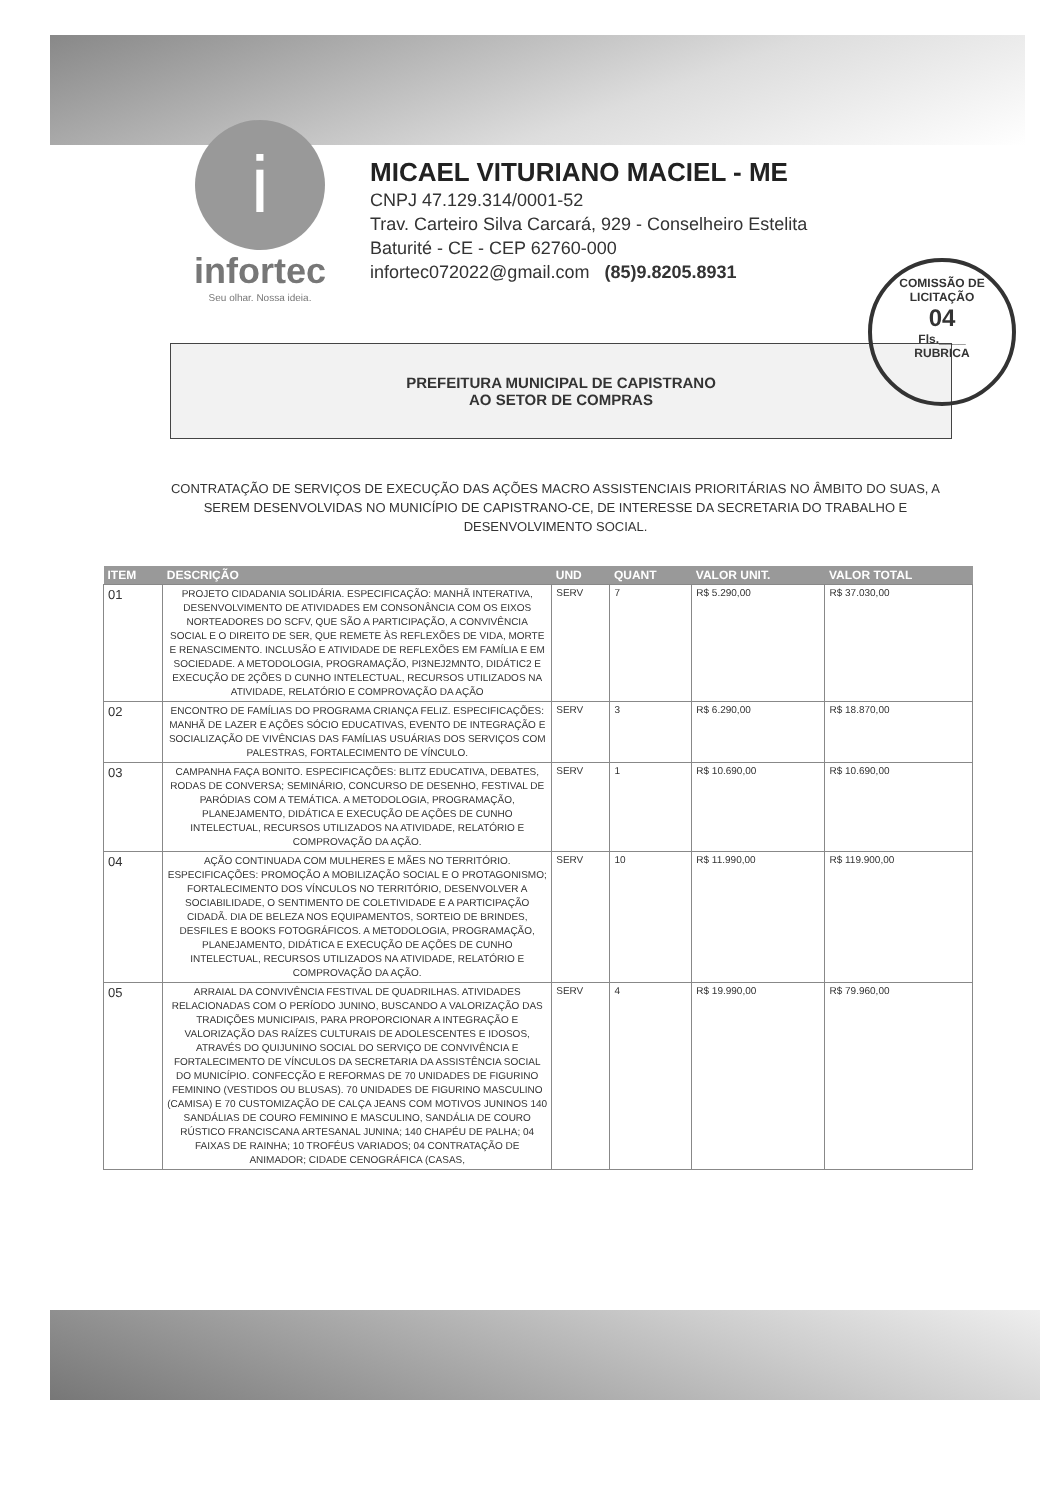i
infortec
Seu olhar. Nossa ideia.
MICAEL VITURIANO MACIEL - ME
CNPJ 47.129.314/0001-52
Trav. Carteiro Silva Carcará, 929 - Conselheiro Estelita
Baturité - CE - CEP 62760-000
infortec072022@gmail.com (85)9.8205.8931
COMISSÃO DE LICITAÇÃO
04
Fls.____
RUBRICA
PREFEITURA MUNICIPAL DE CAPISTRANO
AO SETOR DE COMPRAS
CONTRATAÇÃO DE SERVIÇOS DE EXECUÇÃO DAS AÇÕES MACRO ASSISTENCIAIS PRIORITÁRIAS NO ÂMBITO DO SUAS, A SEREM DESENVOLVIDAS NO MUNICÍPIO DE CAPISTRANO-CE, DE INTERESSE DA SECRETARIA DO TRABALHO E DESENVOLVIMENTO SOCIAL.
| ITEM | DESCRIÇÃO | UND | QUANT | VALOR UNIT. | VALOR TOTAL |
| --- | --- | --- | --- | --- | --- |
| 01 | PROJETO CIDADANIA SOLIDÁRIA. ESPECIFICAÇÃO: MANHÃ INTERATIVA, DESENVOLVIMENTO DE ATIVIDADES EM CONSONÂNCIA COM OS EIXOS NORTEADORES DO SCFV, QUE SÃO A PARTICIPAÇÃO, A CONVIVÊNCIA SOCIAL E O DIREITO DE SER, QUE REMETE ÀS REFLEXÕES DE VIDA, MORTE E RENASCIMENTO. INCLUSÃO E ATIVIDADE DE REFLEXÕES EM FAMÍLIA E EM SOCIEDADE. A METODOLOGIA, PROGRAMAÇÃO, PI3NEJ2MNTO, DIDÁTIC2 E EXECUÇÃO DE 2ÇÕES D CUNHO INTELECTUAL, RECURSOS UTILIZADOS NA ATIVIDADE, RELATÓRIO E COMPROVAÇÃO DA AÇÃO | SERV | 7 | R$ 5.290,00 | R$ 37.030,00 |
| 02 | ENCONTRO DE FAMÍLIAS DO PROGRAMA CRIANÇA FELIZ. ESPECIFICAÇÕES: MANHÃ DE LAZER E AÇÕES SÓCIO EDUCATIVAS, EVENTO DE INTEGRAÇÃO E SOCIALIZAÇÃO DE VIVÊNCIAS DAS FAMÍLIAS USUÁRIAS DOS SERVIÇOS COM PALESTRAS, FORTALECIMENTO DE VÍNCULO. | SERV | 3 | R$ 6.290,00 | R$ 18.870,00 |
| 03 | CAMPANHA FAÇA BONITO. ESPECIFICAÇÕES: BLITZ EDUCATIVA, DEBATES, RODAS DE CONVERSA; SEMINÁRIO, CONCURSO DE DESENHO, FESTIVAL DE PARÓDIAS COM A TEMÁTICA. A METODOLOGIA, PROGRAMAÇÃO, PLANEJAMENTO, DIDÁTICA E EXECUÇÃO DE AÇÕES DE CUNHO INTELECTUAL, RECURSOS UTILIZADOS NA ATIVIDADE, RELATÓRIO E COMPROVAÇÃO DA AÇÃO. | SERV | 1 | R$ 10.690,00 | R$ 10.690,00 |
| 04 | AÇÃO CONTINUADA COM MULHERES E MÃES NO TERRITÓRIO. ESPECIFICAÇÕES: PROMOÇÃO A MOBILIZAÇÃO SOCIAL E O PROTAGONISMO; FORTALECIMENTO DOS VÍNCULOS NO TERRITÓRIO, DESENVOLVER A SOCIABILIDADE, O SENTIMENTO DE COLETIVIDADE E A PARTICIPAÇÃO CIDADÃ. DIA DE BELEZA NOS EQUIPAMENTOS, SORTEIO DE BRINDES, DESFILES E BOOKS FOTOGRÁFICOS. A METODOLOGIA, PROGRAMAÇÃO, PLANEJAMENTO, DIDÁTICA E EXECUÇÃO DE AÇÕES DE CUNHO INTELECTUAL, RECURSOS UTILIZADOS NA ATIVIDADE, RELATÓRIO E COMPROVAÇÃO DA AÇÃO. | SERV | 10 | R$ 11.990,00 | R$ 119.900,00 |
| 05 | ARRAIAL DA CONVIVÊNCIA FESTIVAL DE QUADRILHAS. ATIVIDADES RELACIONADAS COM O PERÍODO JUNINO, BUSCANDO A VALORIZAÇÃO DAS TRADIÇÕES MUNICIPAIS, PARA PROPORCIONAR A INTEGRAÇÃO E VALORIZAÇÃO DAS RAÍZES CULTURAIS DE ADOLESCENTES E IDOSOS, ATRAVÉS DO QUIJUNINO SOCIAL DO SERVIÇO DE CONVIVÊNCIA E FORTALECIMENTO DE VÍNCULOS DA SECRETARIA DA ASSISTÊNCIA SOCIAL DO MUNICÍPIO. CONFECÇÃO E REFORMAS DE 70 UNIDADES DE FIGURINO FEMININO (VESTIDOS OU BLUSAS). 70 UNIDADES DE FIGURINO MASCULINO (CAMISA) E 70 CUSTOMIZAÇÃO DE CALÇA JEANS COM MOTIVOS JUNINOS 140 SANDÁLIAS DE COURO FEMININO E MASCULINO, SANDÁLIA DE COURO RÚSTICO FRANCISCANA ARTESANAL JUNINA; 140 CHAPÉU DE PALHA; 04 FAIXAS DE RAINHA; 10 TROFÉUS VARIADOS; 04 CONTRATAÇÃO DE ANIMADOR; CIDADE CENOGRÁFICA (CASAS, | SERV | 4 | R$ 19.990,00 | R$ 79.960,00 |